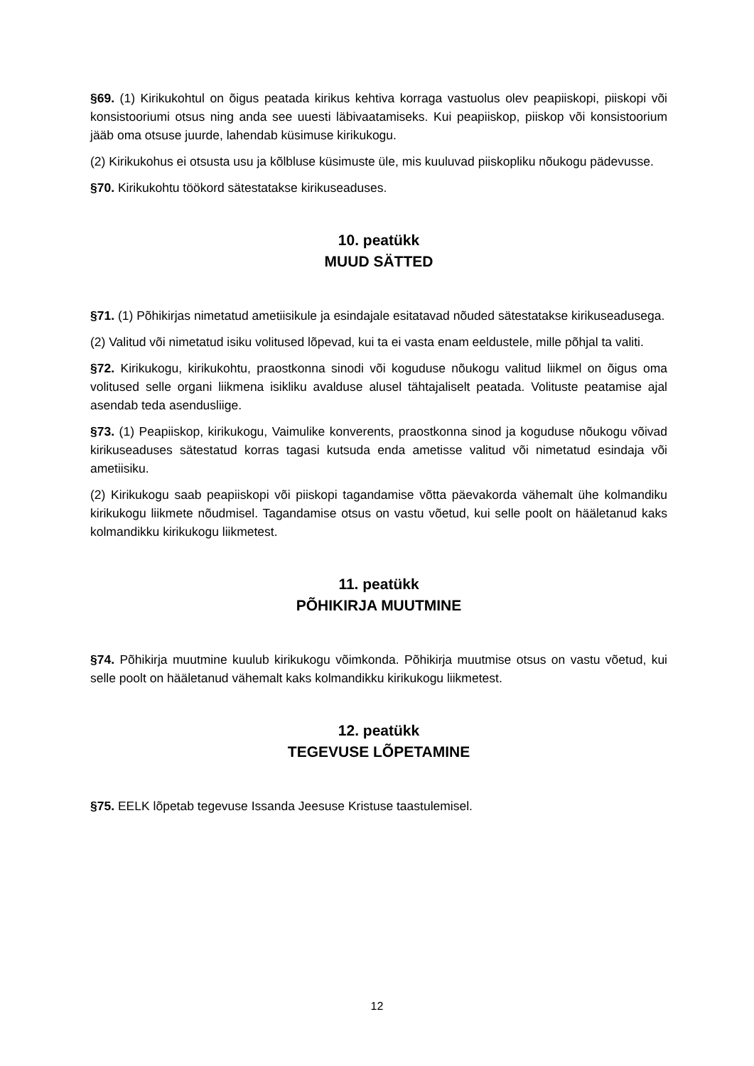§69. (1) Kirikukohtul on õigus peatada kirikus kehtiva korraga vastuolus olev peapiiskopi, piiskopi või konsistooriumi otsus ning anda see uuesti läbivaatamiseks. Kui peapiiskop, piiskop või konsistoorium jääb oma otsuse juurde, lahendab küsimuse kirikukogu.
(2) Kirikukohus ei otsusta usu ja kõlbluse küsimuste üle, mis kuuluvad piiskopliku nõukogu pädevusse.
§70. Kirikukohtu töökord sätestatakse kirikuseaduses.
10. peatükk
MUUD SÄTTED
§71. (1) Põhikirjas nimetatud ametiisikule ja esindajale esitatavad nõuded sätestatakse kirikuseadusega.
(2) Valitud või nimetatud isiku volitused lõpevad, kui ta ei vasta enam eeldustele, mille põhjal ta valiti.
§72. Kirikukogu, kirikukohtu, praostkonna sinodi või koguduse nõukogu valitud liikmel on õigus oma volitused selle organi liikmena isikliku avalduse alusel tähtajaliselt peatada. Volituste peatamise ajal asendab teda asendusliige.
§73. (1) Peapiiskop, kirikukogu, Vaimulike konverents, praostkonna sinod ja koguduse nõukogu võivad kirikuseaduses sätestatud korras tagasi kutsuda enda ametisse valitud või nimetatud esindaja või ametiisiku.
(2) Kirikukogu saab peapiiskopi või piiskopi tagandamise võtta päevakorda vähemalt ühe kolmandiku kirikukogu liikmete nõudmisel. Tagandamise otsus on vastu võetud, kui selle poolt on hääletanud kaks kolmandikku kirikukogu liikmetest.
11. peatükk
PÕHIKIRJA MUUTMINE
§74. Põhikirja muutmine kuulub kirikukogu võimkonda. Põhikirja muutmise otsus on vastu võetud, kui selle poolt on hääletanud vähemalt kaks kolmandikku kirikukogu liikmetest.
12. peatükk
TEGEVUSE LÕPETAMINE
§75. EELK lõpetab tegevuse Issanda Jeesuse Kristuse taastulemisel.
12